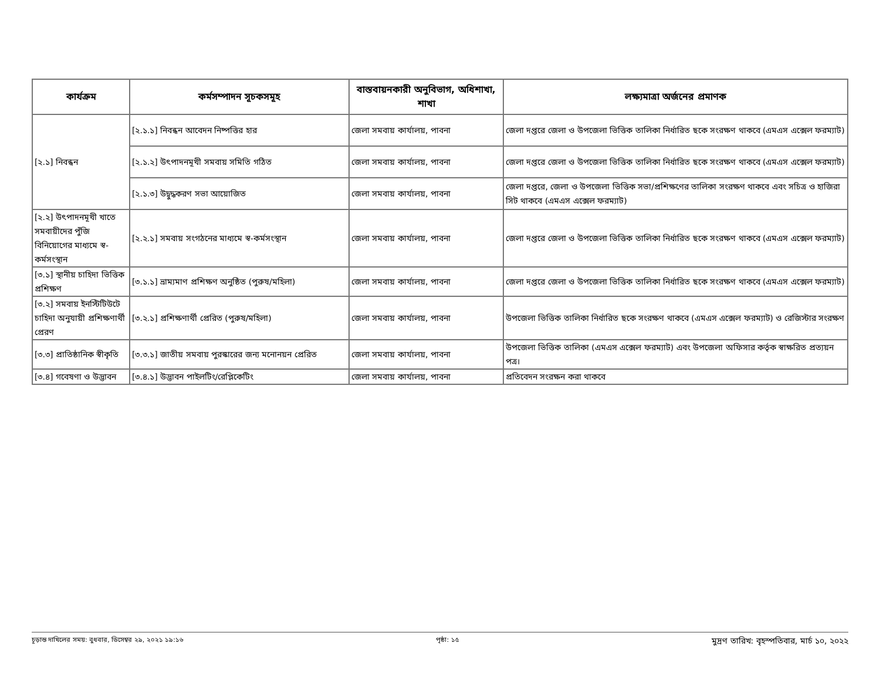| কার্যক্রম | কর্মসম্পাদন সূচকসমূহ | বাস্তবায়নকারী অনুবিভাগ, অধিশাখা, শাখা | লক্ষ্যমাত্রা অর্জনের প্রমাণক |
| --- | --- | --- | --- |
| [২.১] নিবন্ধন | [২.১.১] নিবন্ধন আবেদন নিষ্পত্তির হার | জেলা সমবায় কার্যালয়, পাবনা | জেলা দপ্তরে জেলা ও উপজেলা ভিত্তিক তালিকা নির্ধারিত ছকে সংরক্ষণ থাকবে (এমএস এক্সেল ফরম্যাট) |
| | [২.১.২] উৎপাদনমূখী সমবায় সমিতি গঠিত | জেলা সমবায় কার্যালয়, পাবনা | জেলা দপ্তরে জেলা ও উপজেলা ভিত্তিক তালিকা নির্ধারিত ছকে সংরক্ষণ থাকবে (এমএস এক্সেল ফরম্যাট) |
| | [২.১.৩] উদ্বুদ্ধকরণ সভা আয়োজিত | জেলা সমবায় কার্যালয়, পাবনা | জেলা দপ্তরে, জেলা ও উপজেলা ভিত্তিক সভা/প্রশিক্ষণের তালিকা সংরক্ষণ থাকবে এবং সচিত্র ও হাজিরা সিট থাকবে (এমএস এক্সেল ফরম্যাট) |
| [২.২] উৎপাদনমূখী খাতে সমবায়ীদের পুঁজি বিনিয়োগের মাধ্যমে স্ব-কর্মসংস্থান | [২.২.১] সমবায় সংগঠনের মাধ্যমে স্ব-কর্মসংস্থান | জেলা সমবায় কার্যালয়, পাবনা | জেলা দপ্তরে জেলা ও উপজেলা ভিত্তিক তালিকা নির্ধারিত ছকে সংরক্ষণ থাকবে (এমএস এক্সেল ফরম্যাট) |
| [৩.১] স্থানীয় চাহিদা ভিত্তিক প্রশিক্ষণ | [৩.১.১] ভ্রাম্যমাণ প্রশিক্ষণ অনুষ্ঠিত (পুরুষ/মহিলা) | জেলা সমবায় কার্যালয়, পাবনা | জেলা দপ্তরে জেলা ও উপজেলা ভিত্তিক তালিকা নির্ধারিত ছকে সংরক্ষণ থাকবে (এমএস এক্সেল ফরম্যাট) |
| [৩.২] সমবায় ইনস্টিটিউটে চাহিদা অনুযায়ী প্রশিক্ষণার্থী প্রেরণ | [৩.২.১] প্রশিক্ষণার্থী প্রেরিত (পুরুষ/মহিলা) | জেলা সমবায় কার্যালয়, পাবনা | উপজেলা ভিত্তিক তালিকা নির্ধারিত ছকে সংরক্ষণ থাকবে (এমএস এক্সেল ফরম্যাট) ও রেজিস্টার সংরক্ষণ |
| [৩.৩] প্রাতিষ্ঠানিক স্বীকৃতি | [৩.৩.১] জাতীয় সমবায় পুরস্কারের জন্য মনোনয়ন প্রেরিত | জেলা সমবায় কার্যালয়, পাবনা | উপজেলা ভিত্তিক তালিকা (এমএস এক্সেল ফরম্যাট) এবং উপজেলা অফিসার কর্তৃক স্বাক্ষরিত প্রত্যয়ন পত্র। |
| [৩.৪] গবেষণা ও উদ্ভাবন | [৩.৪.১] উদ্ভাবন পাইলটিং/রেপ্লিকেটিং | জেলা সমবায় কার্যালয়, পাবনা | প্রতিবেদন সংরক্ষন করা থাকবে |
চূড়ান্ত দাখিলের সময়: বুধবার, ডিসেম্বর ২৯, ২০২১ ১৯:১৬ পৃষ্ঠা: ১৫ মুদ্রণ তারিখ: বৃহস্পতিবার, মার্চ ১০, ২০২২